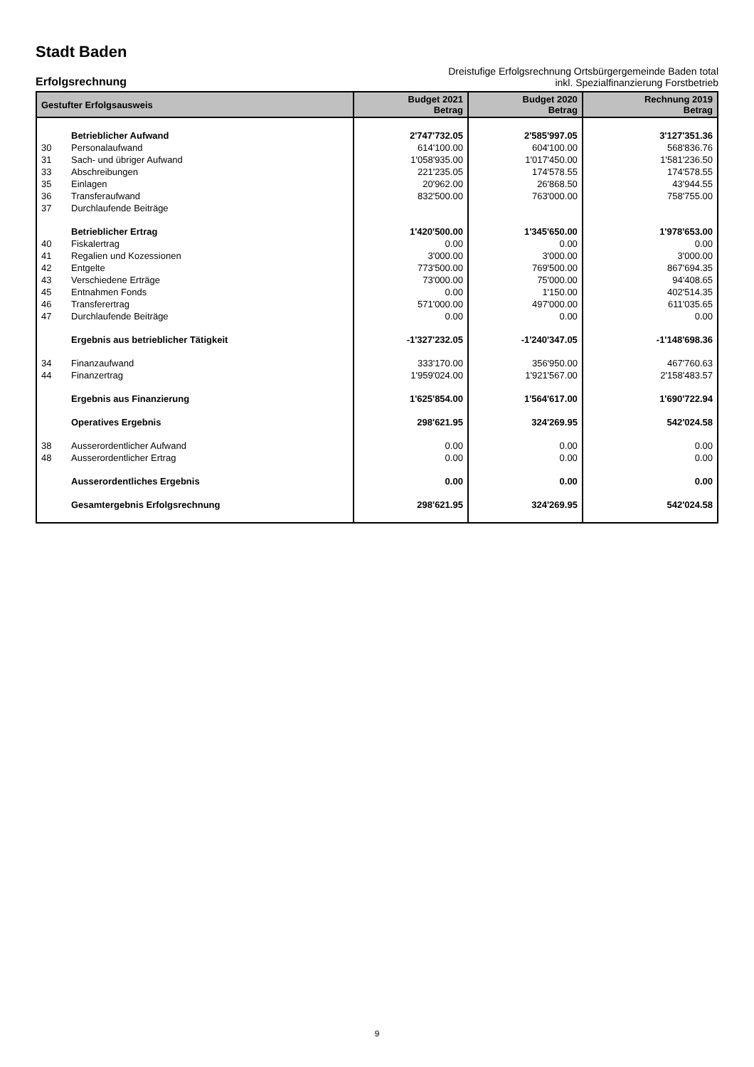Stadt Baden
Erfolgsrechnung
Dreistufige Erfolgsrechnung Ortsbürgergemeinde Baden total
inkl. Spezialfinanzierung Forstbetrieb
| Gestufter Erfolgsausweis | | Budget 2021 Betrag | Budget 2020 Betrag | Rechnung 2019 Betrag |
| --- | --- | --- | --- | --- |
| | Betrieblicher Aufwand | 2'747'732.05 | 2'585'997.05 | 3'127'351.36 |
| 30 | Personalaufwand | 614'100.00 | 604'100.00 | 568'836.76 |
| 31 | Sach- und übriger Aufwand | 1'058'935.00 | 1'017'450.00 | 1'581'236.50 |
| 33 | Abschreibungen | 221'235.05 | 174'578.55 | 174'578.55 |
| 35 | Einlagen | 20'962.00 | 26'868.50 | 43'944.55 |
| 36 | Transferaufwand | 832'500.00 | 763'000.00 | 758'755.00 |
| 37 | Durchlaufende Beiträge | | | |
| | Betrieblicher Ertrag | 1'420'500.00 | 1'345'650.00 | 1'978'653.00 |
| 40 | Fiskalertrag | 0.00 | 0.00 | 0.00 |
| 41 | Regalien und Kozessionen | 3'000.00 | 3'000.00 | 3'000.00 |
| 42 | Entgelte | 773'500.00 | 769'500.00 | 867'694.35 |
| 43 | Verschiedene Erträge | 73'000.00 | 75'000.00 | 94'408.65 |
| 45 | Entnahmen Fonds | 0.00 | 1'150.00 | 402'514.35 |
| 46 | Transferertrag | 571'000.00 | 497'000.00 | 611'035.65 |
| 47 | Durchlaufende Beiträge | 0.00 | 0.00 | 0.00 |
| | Ergebnis aus betrieblicher Tätigkeit | -1'327'232.05 | -1'240'347.05 | -1'148'698.36 |
| 34 | Finanzaufwand | 333'170.00 | 356'950.00 | 467'760.63 |
| 44 | Finanzertrag | 1'959'024.00 | 1'921'567.00 | 2'158'483.57 |
| | Ergebnis aus Finanzierung | 1'625'854.00 | 1'564'617.00 | 1'690'722.94 |
| | Operatives Ergebnis | 298'621.95 | 324'269.95 | 542'024.58 |
| 38 | Ausserordentlicher Aufwand | 0.00 | 0.00 | 0.00 |
| 48 | Ausserordentlicher Ertrag | 0.00 | 0.00 | 0.00 |
| | Ausserordentliches Ergebnis | 0.00 | 0.00 | 0.00 |
| | Gesamtergebnis Erfolgsrechnung | 298'621.95 | 324'269.95 | 542'024.58 |
9